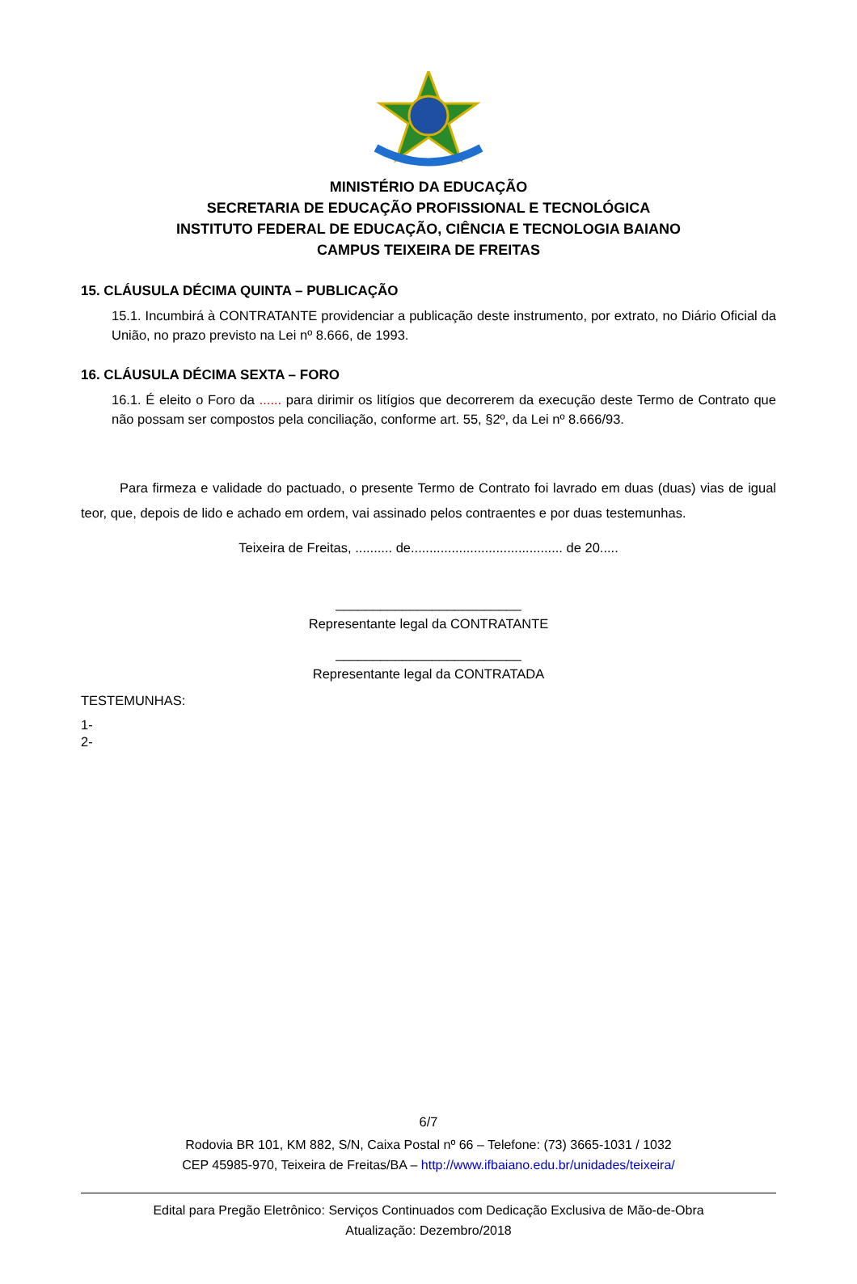MINISTÉRIO DA EDUCAÇÃO
SECRETARIA DE EDUCAÇÃO PROFISSIONAL E TECNOLÓGICA
INSTITUTO FEDERAL DE EDUCAÇÃO, CIÊNCIA E TECNOLOGIA BAIANO
CAMPUS TEIXEIRA DE FREITAS
15. CLÁUSULA DÉCIMA QUINTA – PUBLICAÇÃO
15.1. Incumbirá à CONTRATANTE providenciar a publicação deste instrumento, por extrato, no Diário Oficial da União, no prazo previsto na Lei nº 8.666, de 1993.
16. CLÁUSULA DÉCIMA SEXTA – FORO
16.1. É eleito o Foro da ...... para dirimir os litígios que decorrerem da execução deste Termo de Contrato que não possam ser compostos pela conciliação, conforme art. 55, §2º, da Lei nº 8.666/93.
Para firmeza e validade do pactuado, o presente Termo de Contrato foi lavrado em duas (duas) vias de igual teor, que, depois de lido e achado em ordem, vai assinado pelos contraentes e por duas testemunhas.
Teixeira de Freitas, .......... de......................................... de 20.....
_________________________
Representante legal da CONTRATANTE
_________________________
Representante legal da CONTRATADA
TESTEMUNHAS:
1-
2-
6/7
Rodovia BR 101, KM 882, S/N, Caixa Postal nº 66 – Telefone: (73) 3665-1031 / 1032
CEP 45985-970, Teixeira de Freitas/BA – http://www.ifbaiano.edu.br/unidades/teixeira/
Edital para Pregão Eletrônico: Serviços Continuados com Dedicação Exclusiva de Mão-de-Obra
Atualização: Dezembro/2018